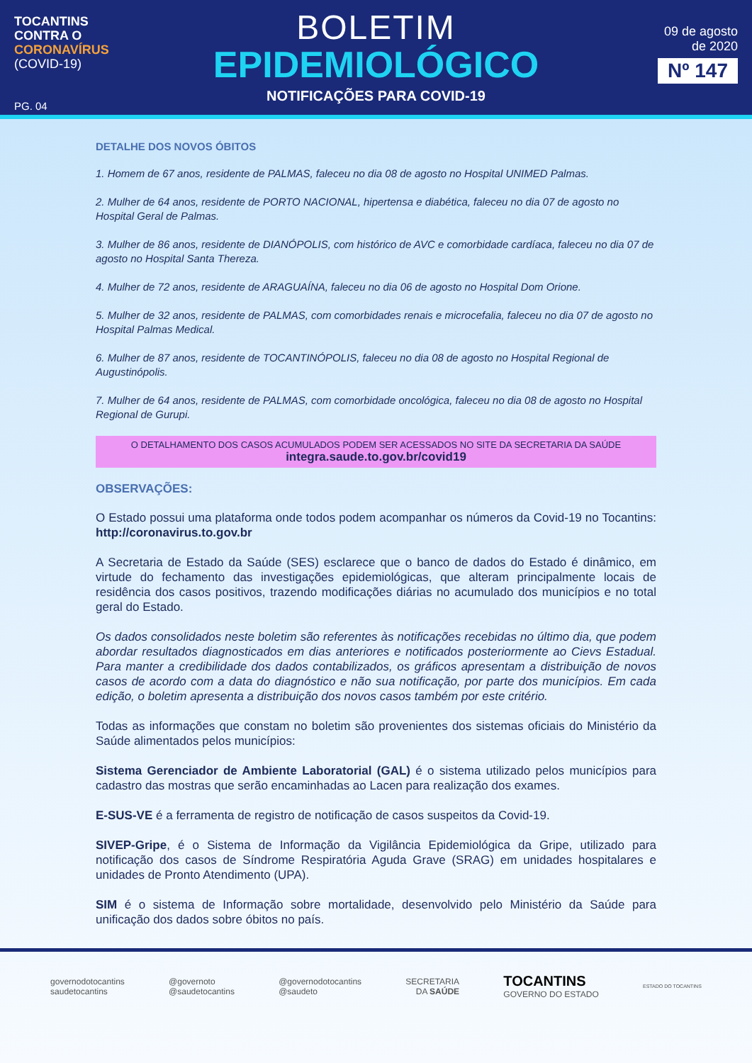TOCANTINS
CONTRA O
CORONAVÍRUS
(COVID-19)
PG. 04
BOLETIM
EPIDEMIOLÓGICO
NOTIFICAÇÕES PARA COVID-19
09 de agosto
de 2020
Nº 147
DETALHE DOS NOVOS ÓBITOS
1. Homem de 67 anos, residente de PALMAS, faleceu no dia 08 de agosto no Hospital UNIMED Palmas.
2. Mulher de 64 anos, residente de PORTO NACIONAL, hipertensa e diabética, faleceu no dia 07 de agosto no Hospital Geral de Palmas.
3. Mulher de 86 anos, residente de DIANÓPOLIS, com histórico de AVC e comorbidade cardíaca, faleceu no dia 07 de agosto no Hospital Santa Thereza.
4. Mulher de 72 anos, residente de ARAGUAÍNA, faleceu no dia 06 de agosto no Hospital Dom Orione.
5. Mulher de 32 anos, residente de PALMAS, com comorbidades renais e microcefalia, faleceu no dia 07 de agosto no Hospital Palmas Medical.
6. Mulher de 87 anos, residente de TOCANTINÓPOLIS, faleceu no dia 08 de agosto no Hospital Regional de Augustinópolis.
7. Mulher de 64 anos, residente de PALMAS, com comorbidade oncológica, faleceu no dia 08 de agosto no Hospital Regional de Gurupi.
O DETALHAMENTO DOS CASOS ACUMULADOS PODEM SER ACESSADOS NO SITE DA SECRETARIA DA SAÚDE
integra.saude.to.gov.br/covid19
OBSERVAÇÕES:
O Estado possui uma plataforma onde todos podem acompanhar os números da Covid-19 no Tocantins: http://coronavirus.to.gov.br
A Secretaria de Estado da Saúde (SES) esclarece que o banco de dados do Estado é dinâmico, em virtude do fechamento das investigações epidemiológicas, que alteram principalmente locais de residência dos casos positivos, trazendo modificações diárias no acumulado dos municípios e no total geral do Estado.
Os dados consolidados neste boletim são referentes às notificações recebidas no último dia, que podem abordar resultados diagnosticados em dias anteriores e notificados posteriormente ao Cievs Estadual. Para manter a credibilidade dos dados contabilizados, os gráficos apresentam a distribuição de novos casos de acordo com a data do diagnóstico e não sua notificação, por parte dos municípios. Em cada edição, o boletim apresenta a distribuição dos novos casos também por este critério.
Todas as informações que constam no boletim são provenientes dos sistemas oficiais do Ministério da Saúde alimentados pelos municípios:
Sistema Gerenciador de Ambiente Laboratorial (GAL) é o sistema utilizado pelos municípios para cadastro das mostras que serão encaminhadas ao Lacen para realização dos exames.
E-SUS-VE é a ferramenta de registro de notificação de casos suspeitos da Covid-19.
SIVEP-Gripe, é o Sistema de Informação da Vigilância Epidemiológica da Gripe, utilizado para notificação dos casos de Síndrome Respiratória Aguda Grave (SRAG) em unidades hospitalares e unidades de Pronto Atendimento (UPA).
SIM é o sistema de Informação sobre mortalidade, desenvolvido pelo Ministério da Saúde para unificação dos dados sobre óbitos no país.
governodotocantins
saudetocantins
@governoto
@saudetocantins
@governodotocantins
@saudeto
SECRETARIA
DA SAÚDE
TOCANTINS
GOVERNO DO ESTADO
ESTADO DO TOCANTINS